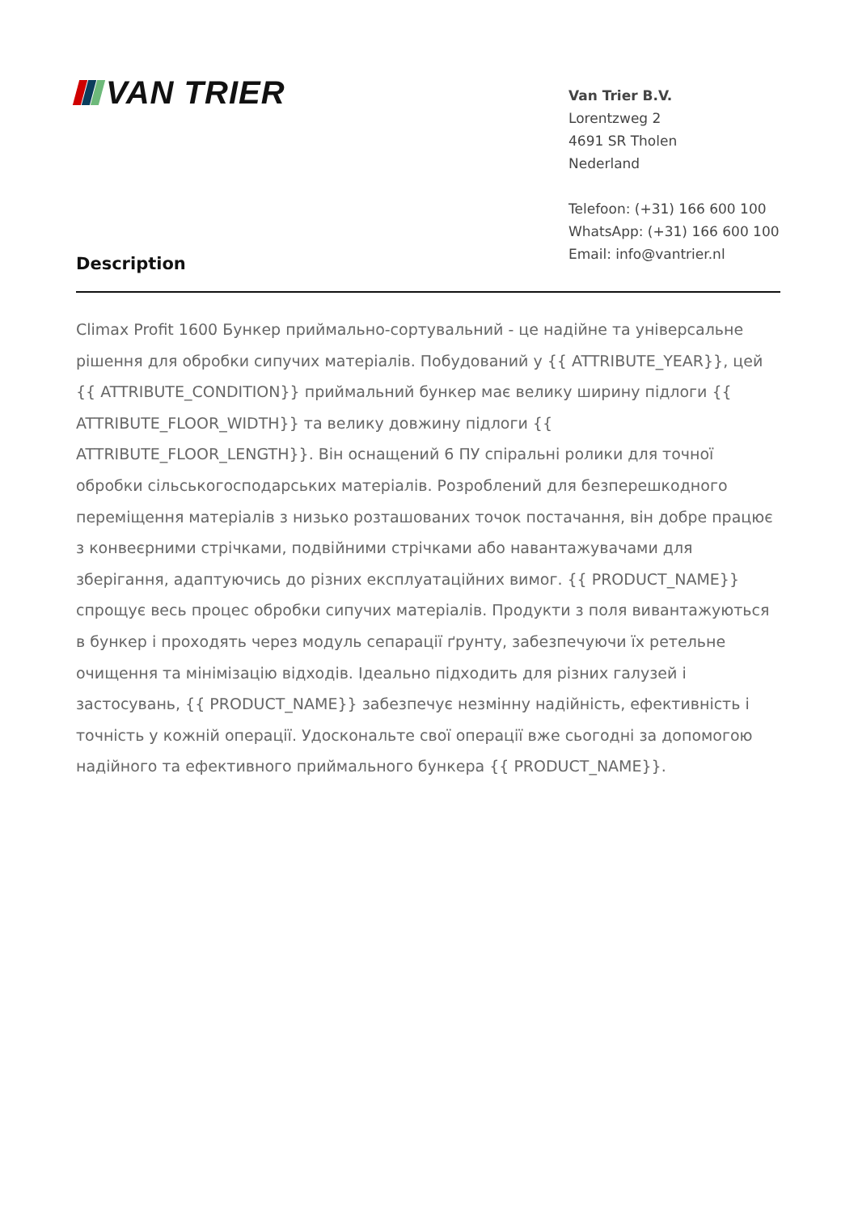VAN TRIER
Van Trier B.V.
Lorentzweg 2
4691 SR Tholen
Nederland
Telefoon: (+31) 166 600 100
WhatsApp: (+31) 166 600 100
Email: info@vantrier.nl
Description
Climax Profit 1600 Бункер приймально-сортувальний - це надійне та універсальне рішення для обробки сипучих матеріалів. Побудований у {{ ATTRIBUTE_YEAR}}, цей {{ ATTRIBUTE_CONDITION}} приймальний бункер має велику ширину підлоги {{ ATTRIBUTE_FLOOR_WIDTH}} та велику довжину підлоги {{ ATTRIBUTE_FLOOR_LENGTH}}. Він оснащений 6 ПУ спіральні ролики для точної обробки сільськогосподарських матеріалів. Розроблений для безперешкодного переміщення матеріалів з низько розташованих точок постачання, він добре працює з конвеєрними стрічками, подвійними стрічками або навантажувачами для зберігання, адаптуючись до різних експлуатаційних вимог. {{ PRODUCT_NAME}} спрощує весь процес обробки сипучих матеріалів. Продукти з поля вивантажуються в бункер і проходять через модуль сепарації ґрунту, забезпечуючи їх ретельне очищення та мінімізацію відходів. Ідеально підходить для різних галузей і застосувань, {{ PRODUCT_NAME}} забезпечує незмінну надійність, ефективність і точність у кожній операції. Удоскональте свої операції вже сьогодні за допомогою надійного та ефективного приймального бункера {{ PRODUCT_NAME}}.